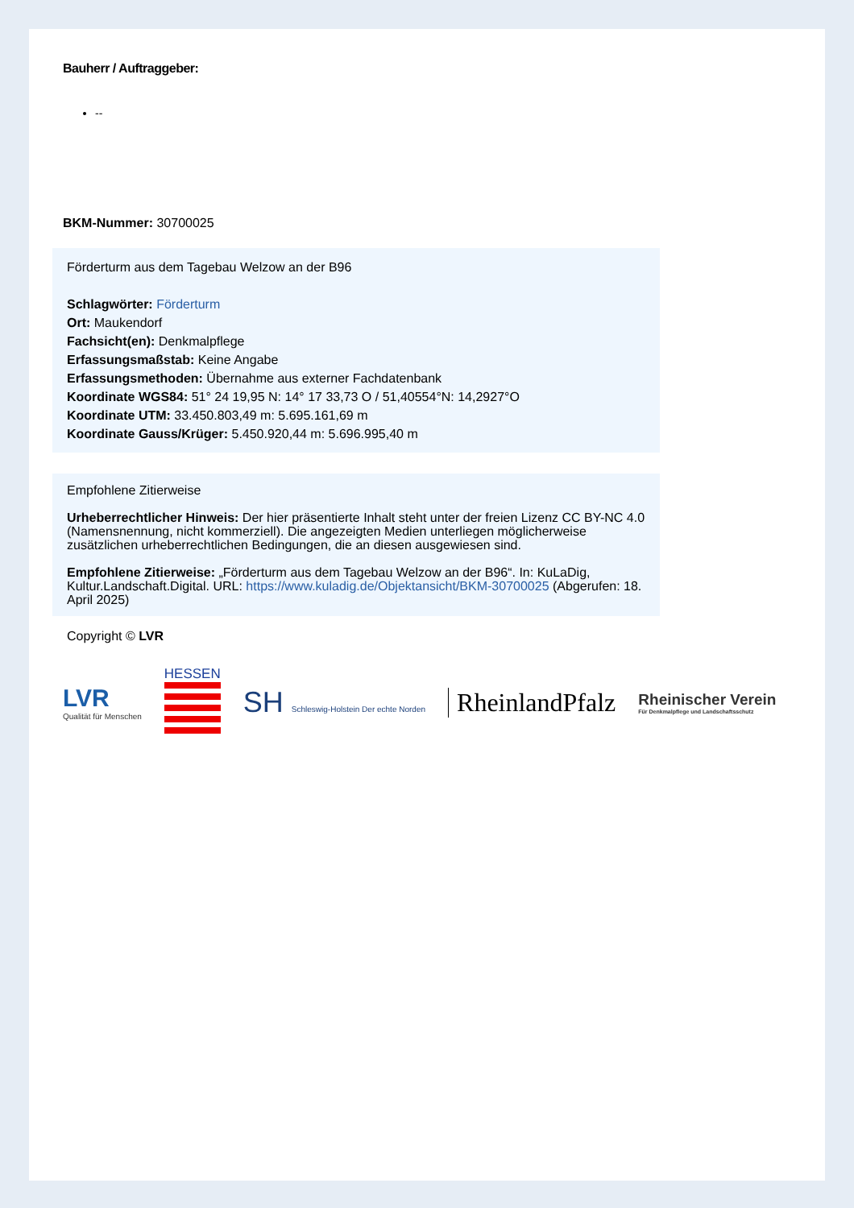Bauherr / Auftraggeber:
--
BKM-Nummer: 30700025
Förderturm aus dem Tagebau Welzow an der B96
Schlagwörter: Förderturm
Ort: Maukendorf
Fachsicht(en): Denkmalpflege
Erfassungsmaßstab: Keine Angabe
Erfassungsmethoden: Übernahme aus externer Fachdatenbank
Koordinate WGS84: 51° 24 19,95 N: 14° 17 33,73 O / 51,40554°N: 14,2927°O
Koordinate UTM: 33.450.803,49 m: 5.695.161,69 m
Koordinate Gauss/Krüger: 5.450.920,44 m: 5.696.995,40 m
Empfohlene Zitierweise
Urheberrechtlicher Hinweis: Der hier präsentierte Inhalt steht unter der freien Lizenz CC BY-NC 4.0 (Namensnennung, nicht kommerziell). Die angezeigten Medien unterliegen möglicherweise zusätzlichen urheberrechtlichen Bedingungen, die an diesen ausgewiesen sind.
Empfohlene Zitierweise: „Förderturm aus dem Tagebau Welzow an der B96“. In: KuLaDig, Kultur.Landschaft.Digital. URL: https://www.kuladig.de/Objektansicht/BKM-30700025 (Abgerufen: 18. April 2025)
Copyright © LVR
LVR
Qualität für Menschen
HESSEN
SH Schleswig-Holstein Der echte Norden
RheinlandPfalz
Rheinischer Verein
Für Denkmalpflege und Landschaftsschutz